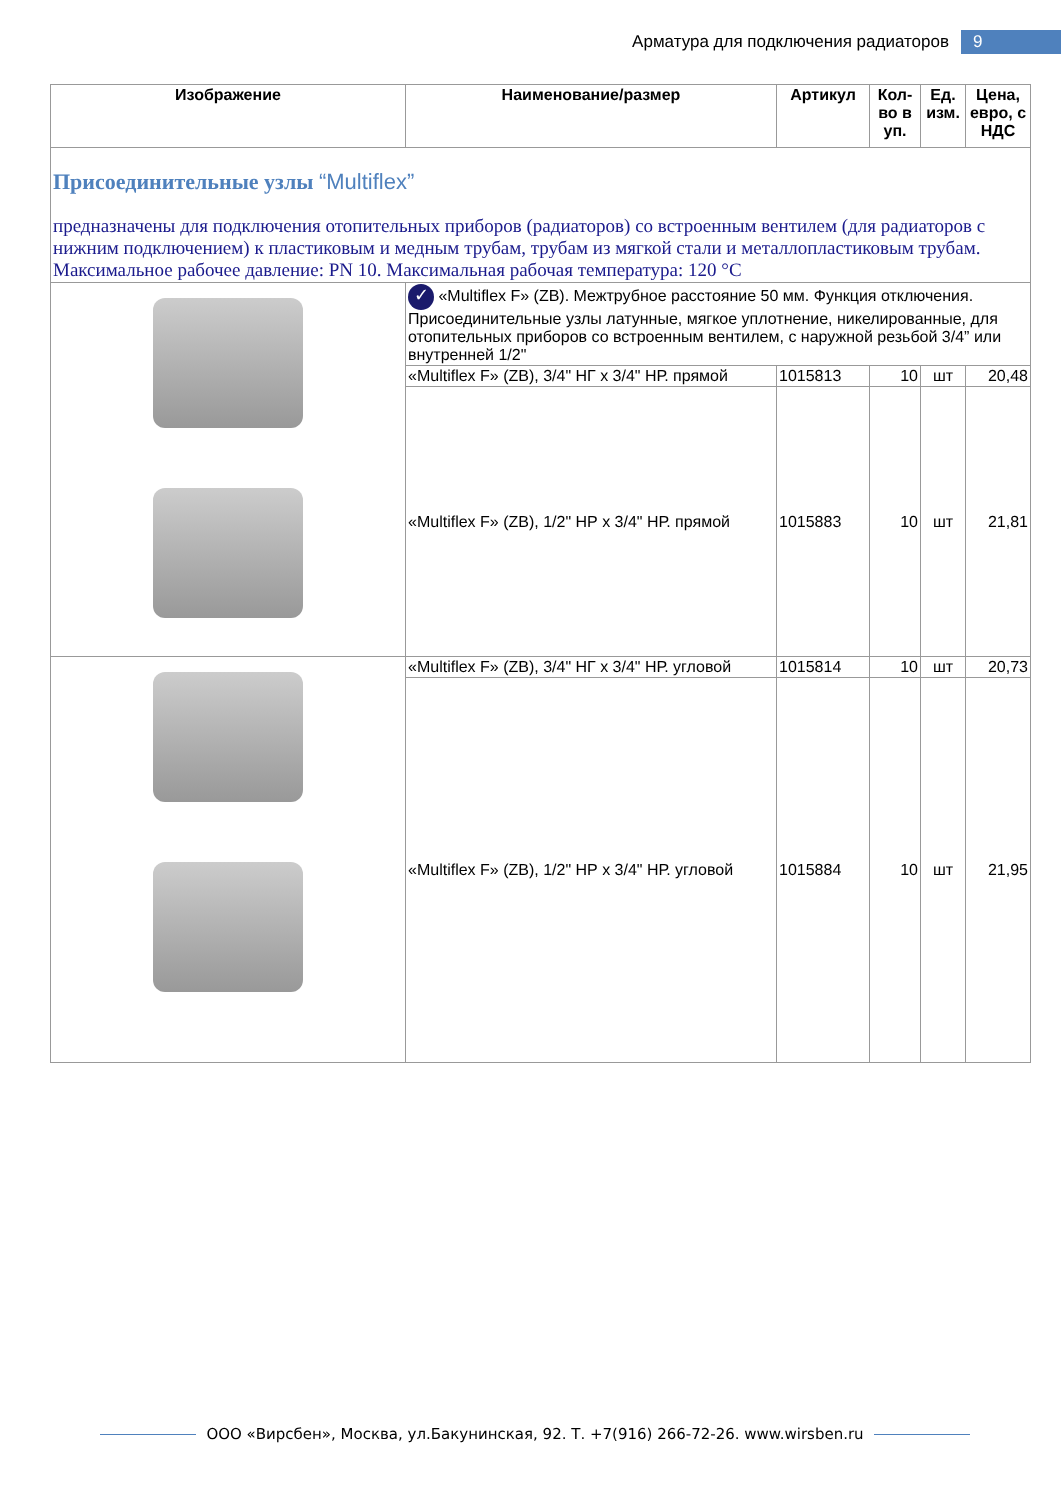Арматура для подключения радиаторов 9
| Изображение | Наименование/размер | Артикул | Кол-во в уп. | Ед. изм. | Цена, евро, с НДС |
| --- | --- | --- | --- | --- | --- |
| Присоединительные узлы “Multiflex” предназначены для подключения отопительных приборов (радиаторов) со встроенным вентилем (для радиаторов с нижним подключением) к пластиковым и медным трубам, трубам из мягкой стали и металлопластиковым трубам. Максимальное рабочее давление: PN 10. Максимальная рабочая температура: 120 °C | | | | | |
| | ✓ «Multiflex F» (ZB). Межтрубное расстояние 50 мм. Функция отключения. Присоединительные узлы латунные, мягкое уплотнение, никелированные, для отопительных приборов со встроенным вентилем, с наружной резьбой 3/4” или внутренней 1/2" | | | | |
| | «Multiflex F» (ZB), 3/4" НГ x 3/4" НР. прямой | 1015813 | 10 | шт | 20,48 |
| | «Multiflex F» (ZB), 1/2" НР x 3/4" НР. прямой | 1015883 | 10 | шт | 21,81 |
| | «Multiflex F» (ZB), 3/4" НГ x 3/4" НР. угловой | 1015814 | 10 | шт | 20,73 |
| | «Multiflex F» (ZB), 1/2" НР x 3/4" НР. угловой | 1015884 | 10 | шт | 21,95 |
ООО «Вирсбен», Москва, ул.Бакунинская, 92. Т. +7(916) 266-72-26. www.wirsben.ru